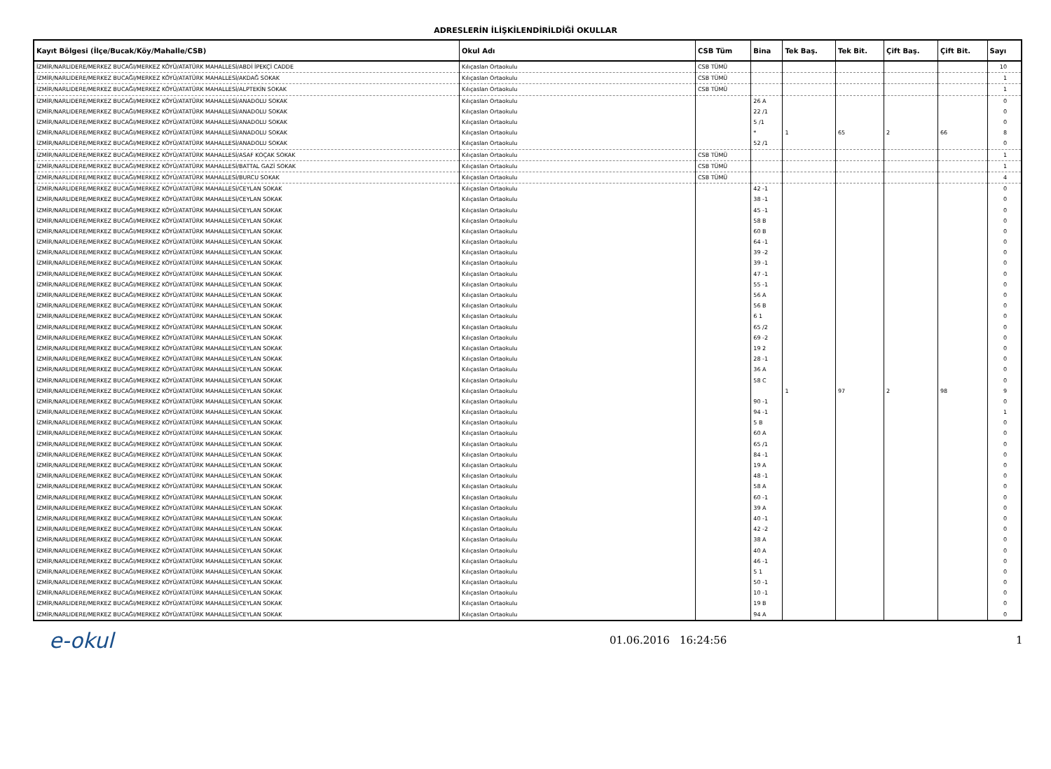ADRESLERİN İLİŞKİLENDİRİLDİĞİ OKULLAR
| Kayıt Bölgesi (İlçe/Bucak/Köy/Mahalle/CSB) | Okul Adı | CSB Tüm | Bina | Tek Baş. | Tek Bit. | Çift Baş. | Çift Bit. | Sayı |
| --- | --- | --- | --- | --- | --- | --- | --- | --- |
| İZMİR/NARLIDERE/MERKEZ BUCAĞI/MERKEZ KÖYÜ/ATATÜRK MAHALLESİ/ABDİ İPEKÇİ CADDE | Kılıçaslan Ortaokulu | CSB TÜMÜ | | | | | | 10 |
| İZMİR/NARLIDERE/MERKEZ BUCAĞI/MERKEZ KÖYÜ/ATATÜRK MAHALLESİ/AKDAĞ SOKAK | Kılıçaslan Ortaokulu | CSB TÜMÜ | | | | | | 1 |
| İZMİR/NARLIDERE/MERKEZ BUCAĞI/MERKEZ KÖYÜ/ATATÜRK MAHALLESİ/ALPTEKİN SOKAK | Kılıçaslan Ortaokulu | CSB TÜMÜ | | | | | | 1 |
| İZMİR/NARLIDERE/MERKEZ BUCAĞI/MERKEZ KÖYÜ/ATATÜRK MAHALLESİ/ANADOLU SOKAK | Kılıçaslan Ortaokulu | | 26 A | | | | | 0 |
| İZMİR/NARLIDERE/MERKEZ BUCAĞI/MERKEZ KÖYÜ/ATATÜRK MAHALLESİ/ANADOLU SOKAK | Kılıçaslan Ortaokulu | | 22 /1 | | | | | 0 |
| İZMİR/NARLIDERE/MERKEZ BUCAĞI/MERKEZ KÖYÜ/ATATÜRK MAHALLESİ/ANADOLU SOKAK | Kılıçaslan Ortaokulu | | 5 /1 | | | | | 0 |
| İZMİR/NARLIDERE/MERKEZ BUCAĞI/MERKEZ KÖYÜ/ATATÜRK MAHALLESİ/ANADOLU SOKAK | Kılıçaslan Ortaokulu | | * | 1 | 65 | 2 | 66 | 8 |
| İZMİR/NARLIDERE/MERKEZ BUCAĞI/MERKEZ KÖYÜ/ATATÜRK MAHALLESİ/ANADOLU SOKAK | Kılıçaslan Ortaokulu | | 52 /1 | | | | | 0 |
| İZMİR/NARLIDERE/MERKEZ BUCAĞI/MERKEZ KÖYÜ/ATATÜRK MAHALLESİ/ASAF KOÇAK SOKAK | Kılıçaslan Ortaokulu | CSB TÜMÜ | | | | | | 1 |
| İZMİR/NARLIDERE/MERKEZ BUCAĞI/MERKEZ KÖYÜ/ATATÜRK MAHALLESİ/BATTAL GAZİ SOKAK | Kılıçaslan Ortaokulu | CSB TÜMÜ | | | | | | 1 |
| İZMİR/NARLIDERE/MERKEZ BUCAĞI/MERKEZ KÖYÜ/ATATÜRK MAHALLESİ/BURCU SOKAK | Kılıçaslan Ortaokulu | CSB TÜMÜ | | | | | | 4 |
| İZMİR/NARLIDERE/MERKEZ BUCAĞI/MERKEZ KÖYÜ/ATATÜRK MAHALLESİ/CEYLAN SOKAK | Kılıçaslan Ortaokulu | | 42 -1 | | | | | 0 |
| İZMİR/NARLIDERE/MERKEZ BUCAĞI/MERKEZ KÖYÜ/ATATÜRK MAHALLESİ/CEYLAN SOKAK | Kılıçaslan Ortaokulu | | 38 -1 | | | | | 0 |
| İZMİR/NARLIDERE/MERKEZ BUCAĞI/MERKEZ KÖYÜ/ATATÜRK MAHALLESİ/CEYLAN SOKAK | Kılıçaslan Ortaokulu | | 45 -1 | | | | | 0 |
| İZMİR/NARLIDERE/MERKEZ BUCAĞI/MERKEZ KÖYÜ/ATATÜRK MAHALLESİ/CEYLAN SOKAK | Kılıçaslan Ortaokulu | | 58 B | | | | | 0 |
| İZMİR/NARLIDERE/MERKEZ BUCAĞI/MERKEZ KÖYÜ/ATATÜRK MAHALLESİ/CEYLAN SOKAK | Kılıçaslan Ortaokulu | | 60 B | | | | | 0 |
| İZMİR/NARLIDERE/MERKEZ BUCAĞI/MERKEZ KÖYÜ/ATATÜRK MAHALLESİ/CEYLAN SOKAK | Kılıçaslan Ortaokulu | | 64 -1 | | | | | 0 |
| İZMİR/NARLIDERE/MERKEZ BUCAĞI/MERKEZ KÖYÜ/ATATÜRK MAHALLESİ/CEYLAN SOKAK | Kılıçaslan Ortaokulu | | 39 -2 | | | | | 0 |
| İZMİR/NARLIDERE/MERKEZ BUCAĞI/MERKEZ KÖYÜ/ATATÜRK MAHALLESİ/CEYLAN SOKAK | Kılıçaslan Ortaokulu | | 39 -1 | | | | | 0 |
| İZMİR/NARLIDERE/MERKEZ BUCAĞI/MERKEZ KÖYÜ/ATATÜRK MAHALLESİ/CEYLAN SOKAK | Kılıçaslan Ortaokulu | | 47 -1 | | | | | 0 |
| İZMİR/NARLIDERE/MERKEZ BUCAĞI/MERKEZ KÖYÜ/ATATÜRK MAHALLESİ/CEYLAN SOKAK | Kılıçaslan Ortaokulu | | 55 -1 | | | | | 0 |
| İZMİR/NARLIDERE/MERKEZ BUCAĞI/MERKEZ KÖYÜ/ATATÜRK MAHALLESİ/CEYLAN SOKAK | Kılıçaslan Ortaokulu | | 56 A | | | | | 0 |
| İZMİR/NARLIDERE/MERKEZ BUCAĞI/MERKEZ KÖYÜ/ATATÜRK MAHALLESİ/CEYLAN SOKAK | Kılıçaslan Ortaokulu | | 56 B | | | | | 0 |
| İZMİR/NARLIDERE/MERKEZ BUCAĞI/MERKEZ KÖYÜ/ATATÜRK MAHALLESİ/CEYLAN SOKAK | Kılıçaslan Ortaokulu | | 6 1 | | | | | 0 |
| İZMİR/NARLIDERE/MERKEZ BUCAĞI/MERKEZ KÖYÜ/ATATÜRK MAHALLESİ/CEYLAN SOKAK | Kılıçaslan Ortaokulu | | 65 /2 | | | | | 0 |
| İZMİR/NARLIDERE/MERKEZ BUCAĞI/MERKEZ KÖYÜ/ATATÜRK MAHALLESİ/CEYLAN SOKAK | Kılıçaslan Ortaokulu | | 69 -2 | | | | | 0 |
| İZMİR/NARLIDERE/MERKEZ BUCAĞI/MERKEZ KÖYÜ/ATATÜRK MAHALLESİ/CEYLAN SOKAK | Kılıçaslan Ortaokulu | | 19 2 | | | | | 0 |
| İZMİR/NARLIDERE/MERKEZ BUCAĞI/MERKEZ KÖYÜ/ATATÜRK MAHALLESİ/CEYLAN SOKAK | Kılıçaslan Ortaokulu | | 28 -1 | | | | | 0 |
| İZMİR/NARLIDERE/MERKEZ BUCAĞI/MERKEZ KÖYÜ/ATATÜRK MAHALLESİ/CEYLAN SOKAK | Kılıçaslan Ortaokulu | | 36 A | | | | | 0 |
| İZMİR/NARLIDERE/MERKEZ BUCAĞI/MERKEZ KÖYÜ/ATATÜRK MAHALLESİ/CEYLAN SOKAK | Kılıçaslan Ortaokulu | | 58 C | | | | | 0 |
| İZMİR/NARLIDERE/MERKEZ BUCAĞI/MERKEZ KÖYÜ/ATATÜRK MAHALLESİ/CEYLAN SOKAK | Kılıçaslan Ortaokulu | | | 1 | 97 | 2 | 98 | 9 |
| İZMİR/NARLIDERE/MERKEZ BUCAĞI/MERKEZ KÖYÜ/ATATÜRK MAHALLESİ/CEYLAN SOKAK | Kılıçaslan Ortaokulu | | 90 -1 | | | | | 0 |
| İZMİR/NARLIDERE/MERKEZ BUCAĞI/MERKEZ KÖYÜ/ATATÜRK MAHALLESİ/CEYLAN SOKAK | Kılıçaslan Ortaokulu | | 94 -1 | | | | | 1 |
| İZMİR/NARLIDERE/MERKEZ BUCAĞI/MERKEZ KÖYÜ/ATATÜRK MAHALLESİ/CEYLAN SOKAK | Kılıçaslan Ortaokulu | | 5 B | | | | | 0 |
| İZMİR/NARLIDERE/MERKEZ BUCAĞI/MERKEZ KÖYÜ/ATATÜRK MAHALLESİ/CEYLAN SOKAK | Kılıçaslan Ortaokulu | | 60 A | | | | | 0 |
| İZMİR/NARLIDERE/MERKEZ BUCAĞI/MERKEZ KÖYÜ/ATATÜRK MAHALLESİ/CEYLAN SOKAK | Kılıçaslan Ortaokulu | | 65 /1 | | | | | 0 |
| İZMİR/NARLIDERE/MERKEZ BUCAĞI/MERKEZ KÖYÜ/ATATÜRK MAHALLESİ/CEYLAN SOKAK | Kılıçaslan Ortaokulu | | 84 -1 | | | | | 0 |
| İZMİR/NARLIDERE/MERKEZ BUCAĞI/MERKEZ KÖYÜ/ATATÜRK MAHALLESİ/CEYLAN SOKAK | Kılıçaslan Ortaokulu | | 19 A | | | | | 0 |
| İZMİR/NARLIDERE/MERKEZ BUCAĞI/MERKEZ KÖYÜ/ATATÜRK MAHALLESİ/CEYLAN SOKAK | Kılıçaslan Ortaokulu | | 48 -1 | | | | | 0 |
| İZMİR/NARLIDERE/MERKEZ BUCAĞI/MERKEZ KÖYÜ/ATATÜRK MAHALLESİ/CEYLAN SOKAK | Kılıçaslan Ortaokulu | | 58 A | | | | | 0 |
| İZMİR/NARLIDERE/MERKEZ BUCAĞI/MERKEZ KÖYÜ/ATATÜRK MAHALLESİ/CEYLAN SOKAK | Kılıçaslan Ortaokulu | | 60 -1 | | | | | 0 |
| İZMİR/NARLIDERE/MERKEZ BUCAĞI/MERKEZ KÖYÜ/ATATÜRK MAHALLESİ/CEYLAN SOKAK | Kılıçaslan Ortaokulu | | 39 A | | | | | 0 |
| İZMİR/NARLIDERE/MERKEZ BUCAĞI/MERKEZ KÖYÜ/ATATÜRK MAHALLESİ/CEYLAN SOKAK | Kılıçaslan Ortaokulu | | 40 -1 | | | | | 0 |
| İZMİR/NARLIDERE/MERKEZ BUCAĞI/MERKEZ KÖYÜ/ATATÜRK MAHALLESİ/CEYLAN SOKAK | Kılıçaslan Ortaokulu | | 42 -2 | | | | | 0 |
| İZMİR/NARLIDERE/MERKEZ BUCAĞI/MERKEZ KÖYÜ/ATATÜRK MAHALLESİ/CEYLAN SOKAK | Kılıçaslan Ortaokulu | | 38 A | | | | | 0 |
| İZMİR/NARLIDERE/MERKEZ BUCAĞI/MERKEZ KÖYÜ/ATATÜRK MAHALLESİ/CEYLAN SOKAK | Kılıçaslan Ortaokulu | | 40 A | | | | | 0 |
| İZMİR/NARLIDERE/MERKEZ BUCAĞI/MERKEZ KÖYÜ/ATATÜRK MAHALLESİ/CEYLAN SOKAK | Kılıçaslan Ortaokulu | | 46 -1 | | | | | 0 |
| İZMİR/NARLIDERE/MERKEZ BUCAĞI/MERKEZ KÖYÜ/ATATÜRK MAHALLESİ/CEYLAN SOKAK | Kılıçaslan Ortaokulu | | 5 1 | | | | | 0 |
| İZMİR/NARLIDERE/MERKEZ BUCAĞI/MERKEZ KÖYÜ/ATATÜRK MAHALLESİ/CEYLAN SOKAK | Kılıçaslan Ortaokulu | | 50 -1 | | | | | 0 |
| İZMİR/NARLIDERE/MERKEZ BUCAĞI/MERKEZ KÖYÜ/ATATÜRK MAHALLESİ/CEYLAN SOKAK | Kılıçaslan Ortaokulu | | 10 -1 | | | | | 0 |
| İZMİR/NARLIDERE/MERKEZ BUCAĞI/MERKEZ KÖYÜ/ATATÜRK MAHALLESİ/CEYLAN SOKAK | Kılıçaslan Ortaokulu | | 19 B | | | | | 0 |
| İZMİR/NARLIDERE/MERKEZ BUCAĞI/MERKEZ KÖYÜ/ATATÜRK MAHALLESİ/CEYLAN SOKAK | Kılıçaslan Ortaokulu | | 94 A | | | | | 0 |
e-okul
01.06.2016 16:24:56 1